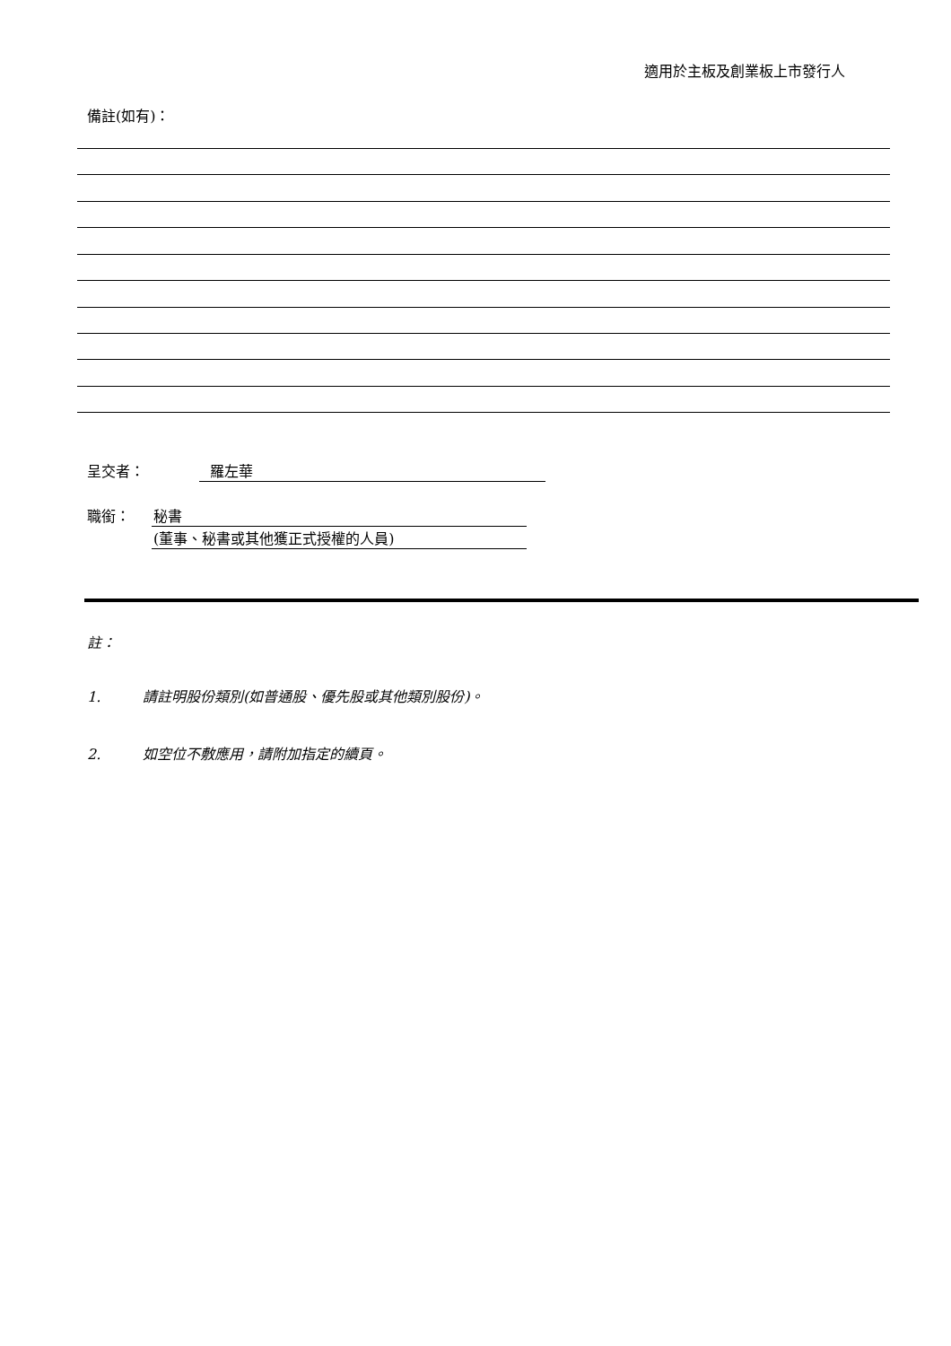適用於主板及創業板上市發行人
備註(如有)：
呈交者： 羅左華
職銜：
秘書
(董事、秘書或其他獲正式授權的人員)
註：
1. 請註明股份類別(如普通股、優先股或其他類別股份)。
2. 如空位不敷應用，請附加指定的續頁。